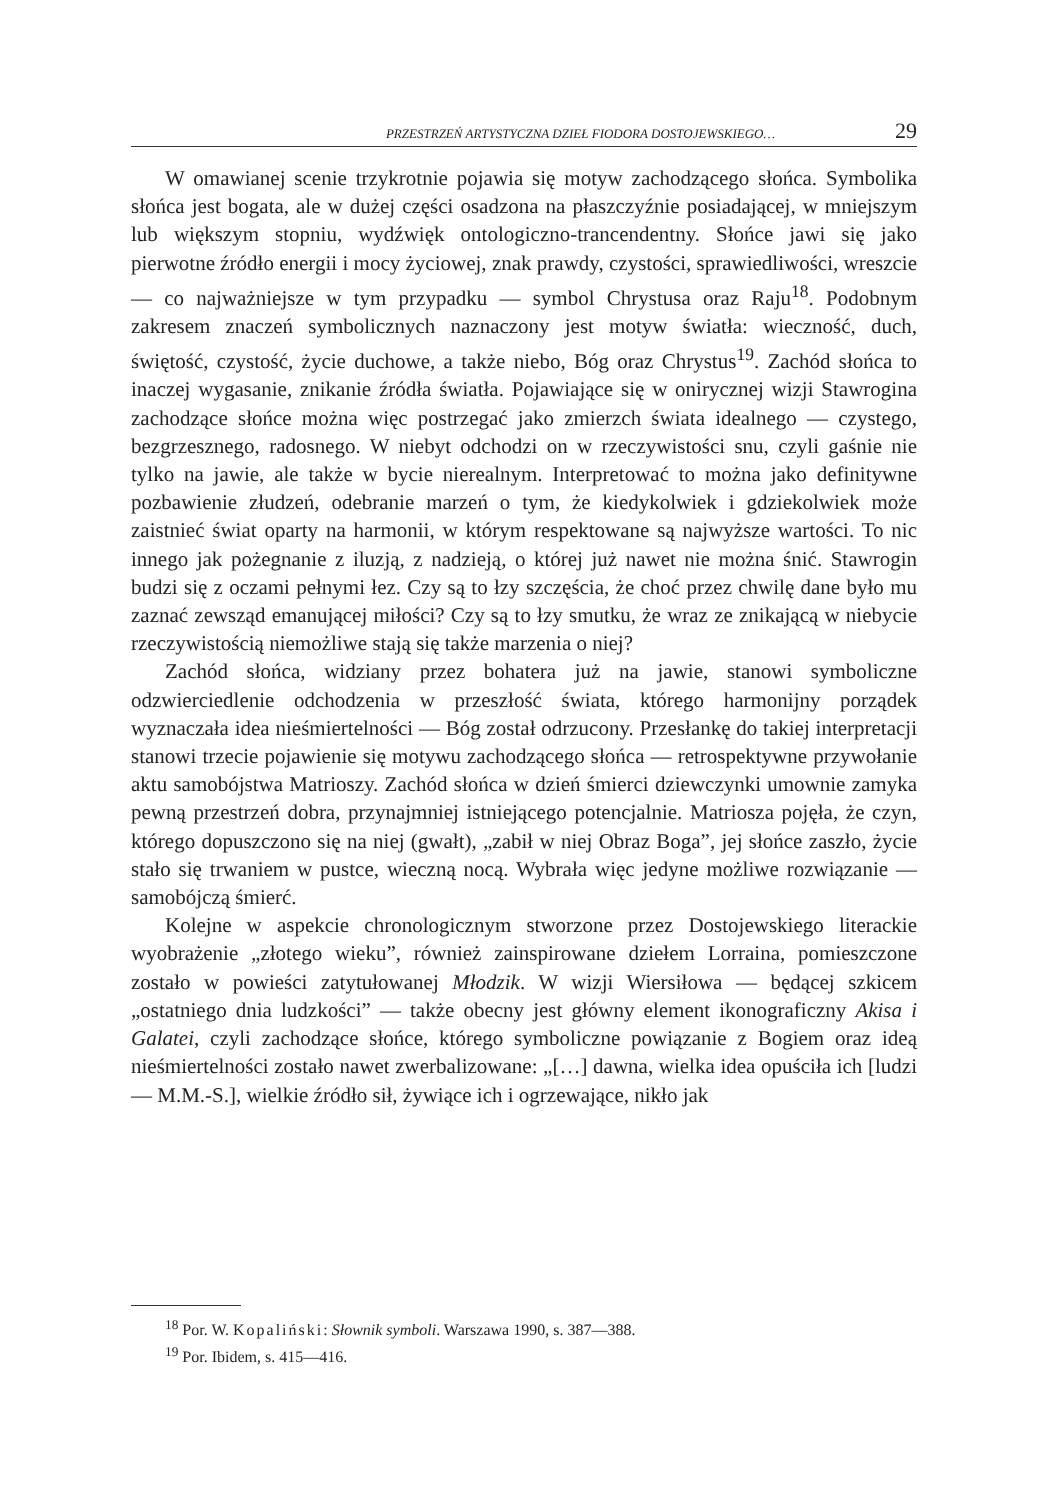PRZESTRZEŃ ARTYSTYCZNA DZIEŁ FIODORA DOSTOJEWSKIEGO… 29
W omawianej scenie trzykrotnie pojawia się motyw zachodzącego słońca. Symbolika słońca jest bogata, ale w dużej części osadzona na płaszczyźnie posiadającej, w mniejszym lub większym stopniu, wydźwięk ontologiczno-trancendentny. Słońce jawi się jako pierwotne źródło energii i mocy życiowej, znak prawdy, czystości, sprawiedliwości, wreszcie — co najważniejsze w tym przypadku — symbol Chrystusa oraz Raju<sup>18</sup>. Podobnym zakresem znaczeń symbolicznych naznaczony jest motyw światła: wieczność, duch, świętość, czystość, życie duchowe, a także niebo, Bóg oraz Chrystus<sup>19</sup>. Zachód słońca to inaczej wygasanie, znikanie źródła światła. Pojawiające się w onirycznej wizji Stawrogina zachodzące słońce można więc postrzegać jako zmierzch świata idealnego — czystego, bezgrzesznego, radosnego. W niebyt odchodzi on w rzeczywistości snu, czyli gaśnie nie tylko na jawie, ale także w bycie nierealnym. Interpretować to można jako definitywne pozbawienie złudzeń, odebranie marzeń o tym, że kiedykolwiek i gdziekolwiek może zaistnieć świat oparty na harmonii, w którym respektowane są najwyższe wartości. To nic innego jak pożegnanie z iluzją, z nadzieją, o której już nawet nie można śnić. Stawrogin budzi się z oczami pełnymi łez. Czy są to łzy szczęścia, że choć przez chwilę dane było mu zaznać zewsząd emanującej miłości? Czy są to łzy smutku, że wraz ze znikającą w niebycie rzeczywistością niemożliwe stają się także marzenia o niej?
Zachód słońca, widziany przez bohatera już na jawie, stanowi symboliczne odzwierciedlenie odchodzenia w przeszłość świata, którego harmonijny porządek wyznaczała idea nieśmiertelności — Bóg został odrzucony. Przesłankę do takiej interpretacji stanowi trzecie pojawienie się motywu zachodzącego słońca — retrospektywne przywołanie aktu samobójstwa Matrioszy. Zachód słońca w dzień śmierci dziewczynki umownie zamyka pewną przestrzeń dobra, przynajmniej istniejącego potencjalnie. Matriosza pojęła, że czyn, którego dopuszczono się na niej (gwałt), „zabił w niej Obraz Boga”, jej słońce zaszło, życie stało się trwaniem w pustce, wieczną nocą. Wybrała więc jedyne możliwe rozwiązanie — samobójczą śmierć.
Kolejne w aspekcie chronologicznym stworzone przez Dostojewskiego literackie wyobrażenie „złotego wieku”, również zainspirowane dziełem Lorraina, pomieszczone zostało w powieści zatytułowanej Młodzik. W wizji Wiersiłowa — będącej szkicem „ostatniego dnia ludzkości” — także obecny jest główny element ikonograficzny Akisa i Galatei, czyli zachodzące słońce, którego symboliczne powiązanie z Bogiem oraz ideą nieśmiertelności zostało nawet zwerbalizowane: „[…] dawna, wielka idea opuściła ich [ludzi — M.M.-S.], wielkie źródło sił, żywiące ich i ogrzewające, nikło jak
<sup>18</sup> Por. W. Kopaliński: Słownik symboli. Warszawa 1990, s. 387—388.
<sup>19</sup> Por. Ibidem, s. 415—416.